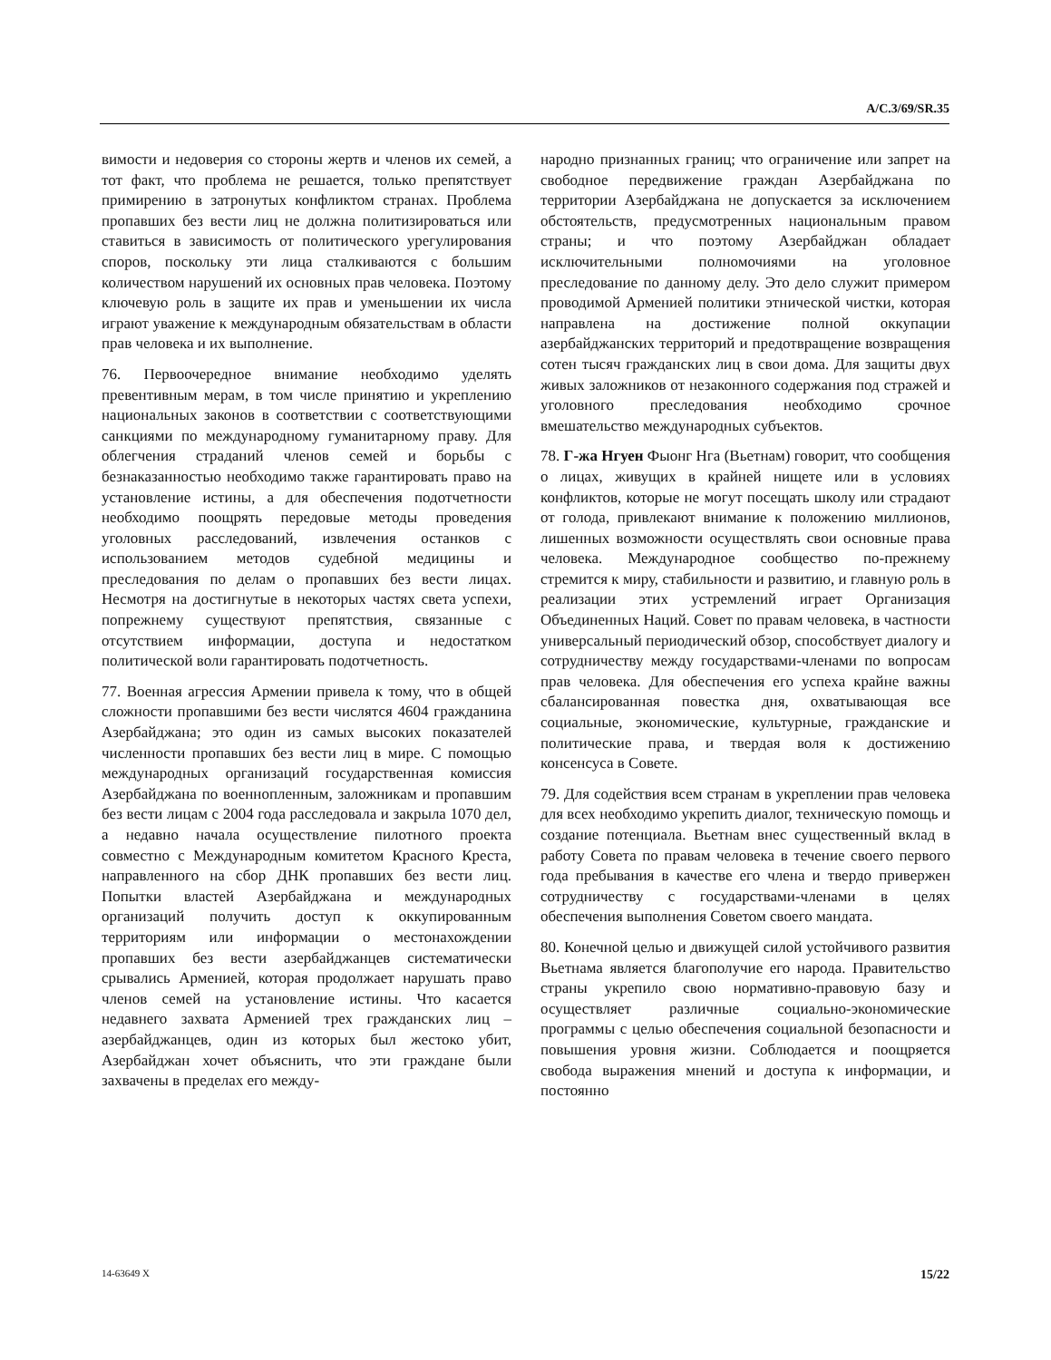A/C.3/69/SR.35
вимости и недоверия со стороны жертв и членов их семей, а тот факт, что проблема не решается, только препятствует примирению в затронутых конфликтом странах. Проблема пропавших без вести лиц не должна политизироваться или ставиться в зависимость от политического урегулирования споров, поскольку эти лица сталкиваются с большим количеством нарушений их основных прав человека. Поэтому ключевую роль в защите их прав и уменьшении их числа играют уважение к международным обязательствам в области прав человека и их выполнение.
76. Первоочередное внимание необходимо уделять превентивным мерам, в том числе принятию и укреплению национальных законов в соответствии с соответствующими санкциями по международному гуманитарному праву. Для облегчения страданий членов семей и борьбы с безнаказанностью необходимо также гарантировать право на установление истины, а для обеспечения подотчетности необходимо поощрять передовые методы проведения уголовных расследований, извлечения останков с использованием методов судебной медицины и преследования по делам о пропавших без вести лицах. Несмотря на достигнутые в некоторых частях света успехи, попрежнему существуют препятствия, связанные с отсутствием информации, доступа и недостатком политической воли гарантировать подотчетность.
77. Военная агрессия Армении привела к тому, что в общей сложности пропавшими без вести числятся 4604 гражданина Азербайджана; это один из самых высоких показателей численности пропавших без вести лиц в мире. С помощью международных организаций государственная комиссия Азербайджана по военнопленным, заложникам и пропавшим без вести лицам с 2004 года расследовала и закрыла 1070 дел, а недавно начала осуществление пилотного проекта совместно с Международным комитетом Красного Креста, направленного на сбор ДНК пропавших без вести лиц. Попытки властей Азербайджана и международных организаций получить доступ к оккупированным территориям или информации о местонахождении пропавших без вести азербайджанцев систематически срывались Арменией, которая продолжает нарушать право членов семей на установление истины. Что касается недавнего захвата Арменией трех гражданских лиц – азербайджанцев, один из которых был жестоко убит, Азербайджан хочет объяснить, что эти граждане были захвачены в пределах его между-
народно признанных границ; что ограничение или запрет на свободное передвижение граждан Азербайджана по территории Азербайджана не допускается за исключением обстоятельств, предусмотренных национальным правом страны; и что поэтому Азербайджан обладает исключительными полномочиями на уголовное преследование по данному делу. Это дело служит примером проводимой Арменией политики этнической чистки, которая направлена на достижение полной оккупации азербайджанских территорий и предотвращение возвращения сотен тысяч гражданских лиц в свои дома. Для защиты двух живых заложников от незаконного содержания под стражей и уголовного преследования необходимо срочное вмешательство международных субъектов.
78. Г-жа Нгуен Фыонг Нга (Вьетнам) говорит, что сообщения о лицах, живущих в крайней нищете или в условиях конфликтов, которые не могут посещать школу или страдают от голода, привлекают внимание к положению миллионов, лишенных возможности осуществлять свои основные права человека. Международное сообщество по-прежнему стремится к миру, стабильности и развитию, и главную роль в реализации этих устремлений играет Организация Объединенных Наций. Совет по правам человека, в частности универсальный периодический обзор, способствует диалогу и сотрудничеству между государствами-членами по вопросам прав человека. Для обеспечения его успеха крайне важны сбалансированная повестка дня, охватывающая все социальные, экономические, культурные, гражданские и политические права, и твердая воля к достижению консенсуса в Совете.
79. Для содействия всем странам в укреплении прав человека для всех необходимо укрепить диалог, техническую помощь и создание потенциала. Вьетнам внес существенный вклад в работу Совета по правам человека в течение своего первого года пребывания в качестве его члена и твердо привержен сотрудничеству с государствами-членами в целях обеспечения выполнения Советом своего мандата.
80. Конечной целью и движущей силой устойчивого развития Вьетнама является благополучие его народа. Правительство страны укрепило свою нормативно-правовую базу и осуществляет различные социально-экономические программы с целью обеспечения социальной безопасности и повышения уровня жизни. Соблюдается и поощряется свобода выражения мнений и доступа к информации, и постоянно
14-63649 X 15/22